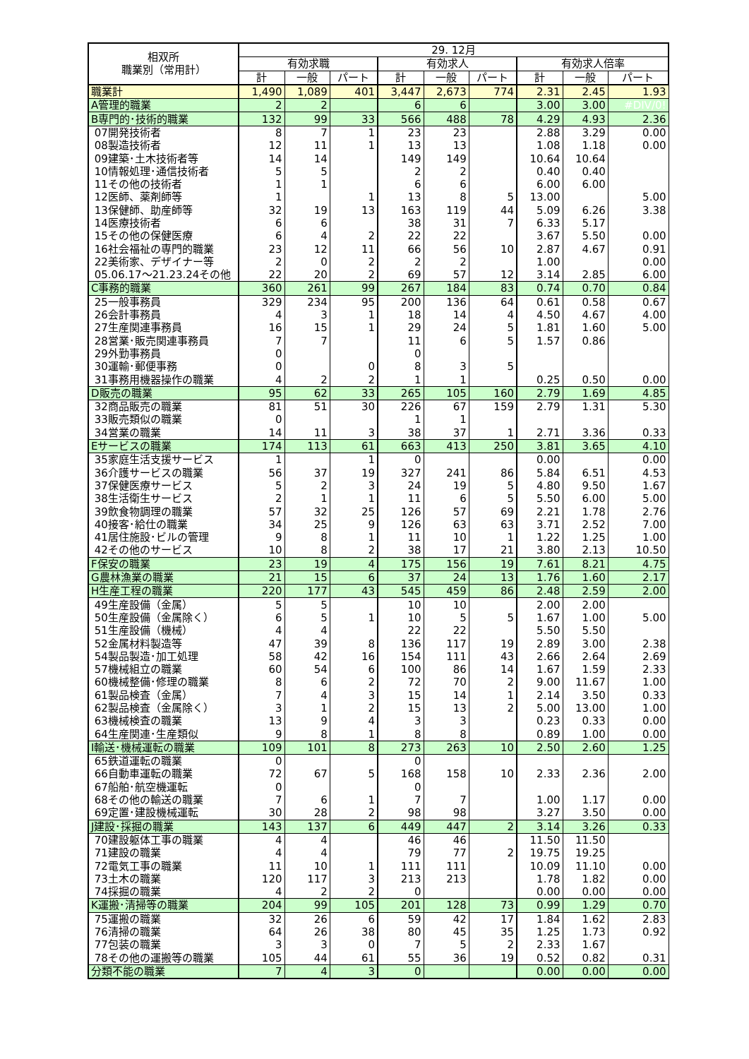| 相双所 職業別（常用計） | 29. 12月 | | | | | | | | |
| --- | --- | --- | --- | --- | --- | --- | --- | --- | --- |
| | 有効求職 | | | 有効求人 | | | 有効求人倍率 | | |
| | 計 | 一般 | パート | 計 | 一般 | パート | 計 | 一般 | パート |
| 職業計 | 1,490 | 1,089 | 401 | 3,447 | 2,673 | 774 | 2.31 | 2.45 | 1.93 |
| A管理的職業 | 2 | 2 | | 6 | 6 | | 3.00 | 3.00 | #DIV/0! |
| B専門的･技術的職業 | 132 | 99 | 33 | 566 | 488 | 78 | 4.29 | 4.93 | 2.36 |
| 07開発技術者 | 8 | 7 | 1 | 23 | 23 | | 2.88 | 3.29 | 0.00 |
| 08製造技術者 | 12 | 11 | 1 | 13 | 13 | | 1.08 | 1.18 | 0.00 |
| 09建築･土木技術者等 | 14 | 14 | | 149 | 149 | | 10.64 | 10.64 | |
| 10情報処理･通信技術者 | 5 | 5 | | 2 | 2 | | 0.40 | 0.40 | |
| 11その他の技術者 | 1 | 1 | | 6 | 6 | | 6.00 | 6.00 | |
| 12医師、薬剤師等 | 1 | | 1 | 13 | 8 | 5 | 13.00 | | 5.00 |
| 13保健師、助産師等 | 32 | 19 | 13 | 163 | 119 | 44 | 5.09 | 6.26 | 3.38 |
| 14医療技術者 | 6 | 6 | | 38 | 31 | 7 | 6.33 | 5.17 | |
| 15その他の保健医療 | 6 | 4 | 2 | 22 | 22 | | 3.67 | 5.50 | 0.00 |
| 16社会福祉の専門的職業 | 23 | 12 | 11 | 66 | 56 | 10 | 2.87 | 4.67 | 0.91 |
| 22美術家、デザイナー等 | 2 | 0 | 2 | 2 | 2 | | 1.00 | | 0.00 |
| 05.06.17～21.23.24その他 | 22 | 20 | 2 | 69 | 57 | 12 | 3.14 | 2.85 | 6.00 |
| C事務的職業 | 360 | 261 | 99 | 267 | 184 | 83 | 0.74 | 0.70 | 0.84 |
| 25一般事務員 | 329 | 234 | 95 | 200 | 136 | 64 | 0.61 | 0.58 | 0.67 |
| 26会計事務員 | 4 | 3 | 1 | 18 | 14 | 4 | 4.50 | 4.67 | 4.00 |
| 27生産関連事務員 | 16 | 15 | 1 | 29 | 24 | 5 | 1.81 | 1.60 | 5.00 |
| 28営業･販売関連事務員 | 7 | 7 | | 11 | 6 | 5 | 1.57 | 0.86 | |
| 29外勤事務員 | 0 | | | 0 | | | | | |
| 30運輸･郵便事務 | 0 | | 0 | 8 | 3 | 5 | | | |
| 31事務用機器操作の職業 | 4 | 2 | 2 | 1 | 1 | | 0.25 | 0.50 | 0.00 |
| D販売の職業 | 95 | 62 | 33 | 265 | 105 | 160 | 2.79 | 1.69 | 4.85 |
| 32商品販売の職業 | 81 | 51 | 30 | 226 | 67 | 159 | 2.79 | 1.31 | 5.30 |
| 33販売類似の職業 | 0 | | | 1 | 1 | | | | |
| 34営業の職業 | 14 | 11 | 3 | 38 | 37 | 1 | 2.71 | 3.36 | 0.33 |
| Eサービスの職業 | 174 | 113 | 61 | 663 | 413 | 250 | 3.81 | 3.65 | 4.10 |
| 35家庭生活支援サービス | 1 | | 1 | 0 | | | 0.00 | | 0.00 |
| 36介護サービスの職業 | 56 | 37 | 19 | 327 | 241 | 86 | 5.84 | 6.51 | 4.53 |
| 37保健医療サービス | 5 | 2 | 3 | 24 | 19 | 5 | 4.80 | 9.50 | 1.67 |
| 38生活衛生サービス | 2 | 1 | 1 | 11 | 6 | 5 | 5.50 | 6.00 | 5.00 |
| 39飲食物調理の職業 | 57 | 32 | 25 | 126 | 57 | 69 | 2.21 | 1.78 | 2.76 |
| 40接客･給仕の職業 | 34 | 25 | 9 | 126 | 63 | 63 | 3.71 | 2.52 | 7.00 |
| 41居住施設･ビルの管理 | 9 | 8 | 1 | 11 | 10 | 1 | 1.22 | 1.25 | 1.00 |
| 42その他のサービス | 10 | 8 | 2 | 38 | 17 | 21 | 3.80 | 2.13 | 10.50 |
| F保安の職業 | 23 | 19 | 4 | 175 | 156 | 19 | 7.61 | 8.21 | 4.75 |
| G農林漁業の職業 | 21 | 15 | 6 | 37 | 24 | 13 | 1.76 | 1.60 | 2.17 |
| H生産工程の職業 | 220 | 177 | 43 | 545 | 459 | 86 | 2.48 | 2.59 | 2.00 |
| 49生産設備（金属） | 5 | 5 | | 10 | 10 | | 2.00 | 2.00 | |
| 50生産設備（金属除く） | 6 | 5 | 1 | 10 | 5 | 5 | 1.67 | 1.00 | 5.00 |
| 51生産設備（機械） | 4 | 4 | | 22 | 22 | | 5.50 | 5.50 | |
| 52金属材料製造等 | 47 | 39 | 8 | 136 | 117 | 19 | 2.89 | 3.00 | 2.38 |
| 54製品製造･加工処理 | 58 | 42 | 16 | 154 | 111 | 43 | 2.66 | 2.64 | 2.69 |
| 57機械組立の職業 | 60 | 54 | 6 | 100 | 86 | 14 | 1.67 | 1.59 | 2.33 |
| 60機械整備･修理の職業 | 8 | 6 | 2 | 72 | 70 | 2 | 9.00 | 11.67 | 1.00 |
| 61製品検査（金属） | 7 | 4 | 3 | 15 | 14 | 1 | 2.14 | 3.50 | 0.33 |
| 62製品検査（金属除く） | 3 | 1 | 2 | 15 | 13 | 2 | 5.00 | 13.00 | 1.00 |
| 63機械検査の職業 | 13 | 9 | 4 | 3 | 3 | | 0.23 | 0.33 | 0.00 |
| 64生産関連･生産類似 | 9 | 8 | 1 | 8 | 8 | | 0.89 | 1.00 | 0.00 |
| I輸送･機械運転の職業 | 109 | 101 | 8 | 273 | 263 | 10 | 2.50 | 2.60 | 1.25 |
| 65鉄道運転の職業 | 0 | | | 0 | | | | | |
| 66自動車運転の職業 | 72 | 67 | 5 | 168 | 158 | 10 | 2.33 | 2.36 | 2.00 |
| 67船舶･航空機運転 | 0 | | | 0 | | | | | |
| 68その他の輸送の職業 | 7 | 6 | 1 | 7 | 7 | | 1.00 | 1.17 | 0.00 |
| 69定置･建設機械運転 | 30 | 28 | 2 | 98 | 98 | | 3.27 | 3.50 | 0.00 |
| J建設･採掘の職業 | 143 | 137 | 6 | 449 | 447 | 2 | 3.14 | 3.26 | 0.33 |
| 70建設躯体工事の職業 | 4 | 4 | | 46 | 46 | | 11.50 | 11.50 | |
| 71建設の職業 | 4 | 4 | | 79 | 77 | 2 | 19.75 | 19.25 | |
| 72電気工事の職業 | 11 | 10 | 1 | 111 | 111 | | 10.09 | 11.10 | 0.00 |
| 73土木の職業 | 120 | 117 | 3 | 213 | 213 | | 1.78 | 1.82 | 0.00 |
| 74採掘の職業 | 4 | 2 | 2 | 0 | | | 0.00 | 0.00 | 0.00 |
| K運搬･清掃等の職業 | 204 | 99 | 105 | 201 | 128 | 73 | 0.99 | 1.29 | 0.70 |
| 75運搬の職業 | 32 | 26 | 6 | 59 | 42 | 17 | 1.84 | 1.62 | 2.83 |
| 76清掃の職業 | 64 | 26 | 38 | 80 | 45 | 35 | 1.25 | 1.73 | 0.92 |
| 77包装の職業 | 3 | 3 | 0 | 7 | 5 | 2 | 2.33 | 1.67 | |
| 78その他の運搬等の職業 | 105 | 44 | 61 | 55 | 36 | 19 | 0.52 | 0.82 | 0.31 |
| 分類不能の職業 | 7 | 4 | 3 | 0 | | | 0.00 | 0.00 | 0.00 |